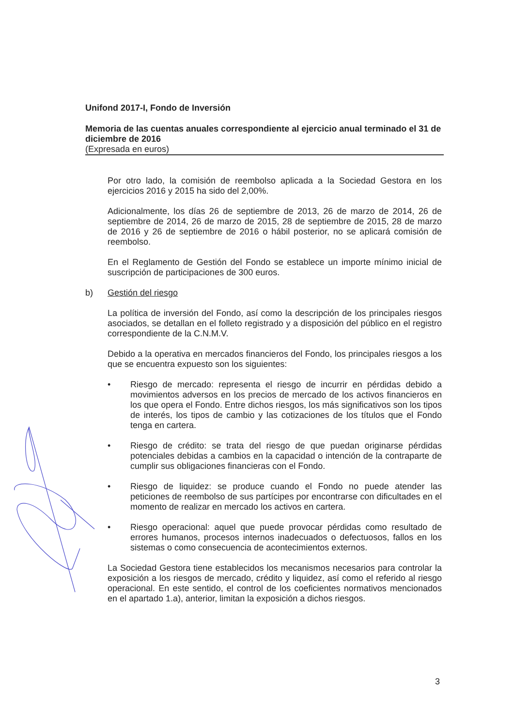Unifond 2017-I, Fondo de Inversión
Memoria de las cuentas anuales correspondiente al ejercicio anual terminado el 31 de diciembre de 2016
(Expresada en euros)
Por otro lado, la comisión de reembolso aplicada a la Sociedad Gestora en los ejercicios 2016 y 2015 ha sido del 2,00%.
Adicionalmente, los días 26 de septiembre de 2013, 26 de marzo de 2014, 26 de septiembre de 2014, 26 de marzo de 2015, 28 de septiembre de 2015, 28 de marzo de 2016 y 26 de septiembre de 2016 o hábil posterior, no se aplicará comisión de reembolso.
En el Reglamento de Gestión del Fondo se establece un importe mínimo inicial de suscripción de participaciones de 300 euros.
b) Gestión del riesgo
La política de inversión del Fondo, así como la descripción de los principales riesgos asociados, se detallan en el folleto registrado y a disposición del público en el registro correspondiente de la C.N.M.V.
Debido a la operativa en mercados financieros del Fondo, los principales riesgos a los que se encuentra expuesto son los siguientes:
• Riesgo de mercado: representa el riesgo de incurrir en pérdidas debido a movimientos adversos en los precios de mercado de los activos financieros en los que opera el Fondo. Entre dichos riesgos, los más significativos son los tipos de interés, los tipos de cambio y las cotizaciones de los títulos que el Fondo tenga en cartera.
• Riesgo de crédito: se trata del riesgo de que puedan originarse pérdidas potenciales debidas a cambios en la capacidad o intención de la contraparte de cumplir sus obligaciones financieras con el Fondo.
• Riesgo de liquidez: se produce cuando el Fondo no puede atender las peticiones de reembolso de sus partícipes por encontrarse con dificultades en el momento de realizar en mercado los activos en cartera.
• Riesgo operacional: aquel que puede provocar pérdidas como resultado de errores humanos, procesos internos inadecuados o defectuosos, fallos en los sistemas o como consecuencia de acontecimientos externos.
La Sociedad Gestora tiene establecidos los mecanismos necesarios para controlar la exposición a los riesgos de mercado, crédito y liquidez, así como el referido al riesgo operacional. En este sentido, el control de los coeficientes normativos mencionados en el apartado 1.a), anterior, limitan la exposición a dichos riesgos.
3